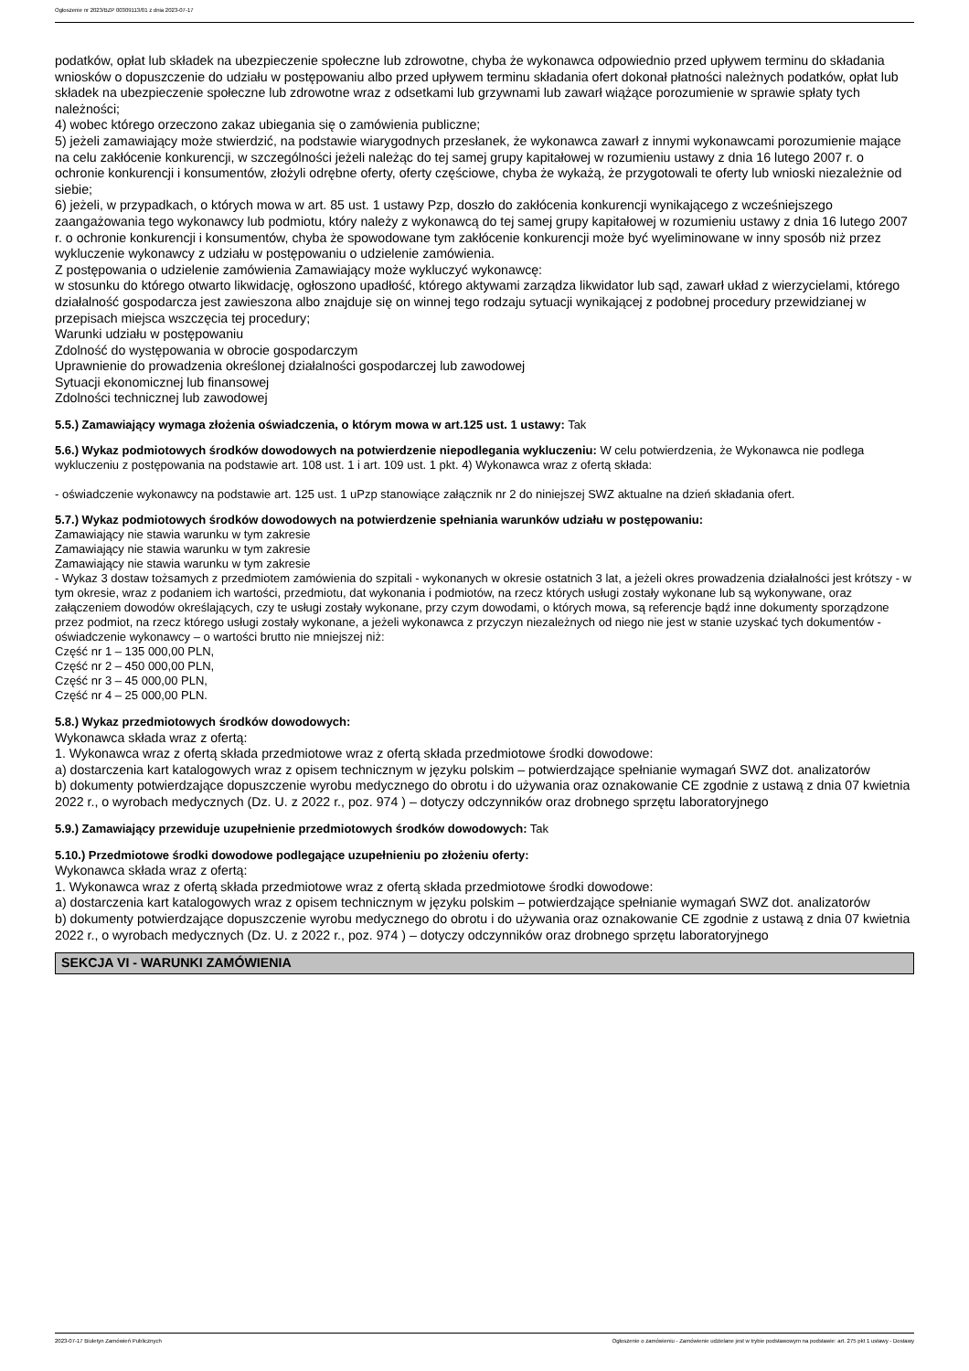Ogłoszenie nr 2023/BZP 00309113/01 z dnia 2023-07-17
podatków, opłat lub składek na ubezpieczenie społeczne lub zdrowotne, chyba że wykonawca odpowiednio przed upływem terminu do składania wniosków o dopuszczenie do udziału w postępowaniu albo przed upływem terminu składania ofert dokonał płatności należnych podatków, opłat lub składek na ubezpieczenie społeczne lub zdrowotne wraz z odsetkami lub grzywnami lub zawarł wiążące porozumienie w sprawie spłaty tych należności;
4) wobec którego orzeczono zakaz ubiegania się o zamówienia publiczne;
5) jeżeli zamawiający może stwierdzić, na podstawie wiarygodnych przesłanek, że wykonawca zawarł z innymi wykonawcami porozumienie mające na celu zakłócenie konkurencji, w szczególności jeżeli należąc do tej samej grupy kapitałowej w rozumieniu ustawy z dnia 16 lutego 2007 r. o ochronie konkurencji i konsumentów, złożyli odrębne oferty, oferty częściowe, chyba że wykażą, że przygotowali te oferty lub wnioski niezależnie od siebie;
6) jeżeli, w przypadkach, o których mowa w art. 85 ust. 1 ustawy Pzp, doszło do zakłócenia konkurencji wynikającego z wcześniejszego zaangażowania tego wykonawcy lub podmiotu, który należy z wykonawcą do tej samej grupy kapitałowej w rozumieniu ustawy z dnia 16 lutego 2007 r. o ochronie konkurencji i konsumentów, chyba że spowodowane tym zakłócenie konkurencji może być wyeliminowane w inny sposób niż przez wykluczenie wykonawcy z udziału w postępowaniu o udzielenie zamówienia.
Z postępowania o udzielenie zamówienia Zamawiający może wykluczyć wykonawcę:
w stosunku do którego otwarto likwidację, ogłoszono upadłość, którego aktywami zarządza likwidator lub sąd, zawarł układ z wierzycielami, którego działalność gospodarcza jest zawieszona albo znajduje się on winnej tego rodzaju sytuacji wynikającej z podobnej procedury przewidzianej w przepisach miejsca wszczęcia tej procedury;
Warunki udziału w postępowaniu
Zdolność do występowania w obrocie gospodarczym
Uprawnienie do prowadzenia określonej działalności gospodarczej lub zawodowej
Sytuacji ekonomicznej lub finansowej
Zdolności technicznej lub zawodowej
5.5.) Zamawiający wymaga złożenia oświadczenia, o którym mowa w art.125 ust. 1 ustawy: Tak
5.6.) Wykaz podmiotowych środków dowodowych na potwierdzenie niepodlegania wykluczeniu: W celu potwierdzenia, że Wykonawca nie podlega wykluczeniu z postępowania na podstawie art. 108 ust. 1 i art. 109 ust. 1 pkt. 4) Wykonawca wraz z ofertą składa:
- oświadczenie wykonawcy na podstawie art. 125 ust. 1 uPzp stanowiące załącznik nr 2 do niniejszej SWZ aktualne na dzień składania ofert.
5.7.) Wykaz podmiotowych środków dowodowych na potwierdzenie spełniania warunków udziału w postępowaniu:
Zamawiający nie stawia warunku w tym zakresie
Zamawiający nie stawia warunku w tym zakresie
Zamawiający nie stawia warunku w tym zakresie
- Wykaz 3 dostaw tożsamych z przedmiotem zamówienia do szpitali - wykonanych w okresie ostatnich 3 lat, a jeżeli okres prowadzenia działalności jest krótszy - w tym okresie, wraz z podaniem ich wartości, przedmiotu, dat wykonania i podmiotów, na rzecz których usługi zostały wykonane lub są wykonywane, oraz załączeniem dowodów określających, czy te usługi zostały wykonane, przy czym dowodami, o których mowa, są referencje bądź inne dokumenty sporządzone przez podmiot, na rzecz którego usługi zostały wykonane, a jeżeli wykonawca z przyczyn niezależnych od niego nie jest w stanie uzyskać tych dokumentów - oświadczenie wykonawcy – o wartości brutto nie mniejszej niż:
Część nr 1 – 135 000,00 PLN,
Część nr 2 – 450 000,00 PLN,
Część nr 3 – 45 000,00 PLN,
Część nr 4 – 25 000,00 PLN.
5.8.) Wykaz przedmiotowych środków dowodowych:
Wykonawca składa wraz z ofertą:
1. Wykonawca wraz z ofertą składa przedmiotowe wraz z ofertą składa przedmiotowe środki dowodowe:
a) dostarczenia kart katalogowych wraz z opisem technicznym w języku polskim – potwierdzające spełnianie wymagań SWZ dot. analizatorów
b) dokumenty potwierdzające dopuszczenie wyrobu medycznego do obrotu i do używania oraz oznakowanie CE zgodnie z ustawą z dnia 07 kwietnia 2022 r., o wyrobach medycznych (Dz. U. z 2022 r., poz. 974 ) – dotyczy odczynników oraz drobnego sprzętu laboratoryjnego
5.9.) Zamawiający przewiduje uzupełnienie przedmiotowych środków dowodowych: Tak
5.10.) Przedmiotowe środki dowodowe podlegające uzupełnieniu po złożeniu oferty:
Wykonawca składa wraz z ofertą:
1. Wykonawca wraz z ofertą składa przedmiotowe wraz z ofertą składa przedmiotowe środki dowodowe:
a) dostarczenia kart katalogowych wraz z opisem technicznym w języku polskim – potwierdzające spełnianie wymagań SWZ dot. analizatorów
b) dokumenty potwierdzające dopuszczenie wyrobu medycznego do obrotu i do używania oraz oznakowanie CE zgodnie z ustawą z dnia 07 kwietnia 2022 r., o wyrobach medycznych (Dz. U. z 2022 r., poz. 974 ) – dotyczy odczynników oraz drobnego sprzętu laboratoryjnego
SEKCJA VI - WARUNKI ZAMÓWIENIA
2023-07-17 Biuletyn Zamówień Publicznych Ogłoszenie o zamówieniu - Zamówienie udzielane jest w trybie podstawowym na podstawie: art. 275 pkt 1 ustawy - Dostawy